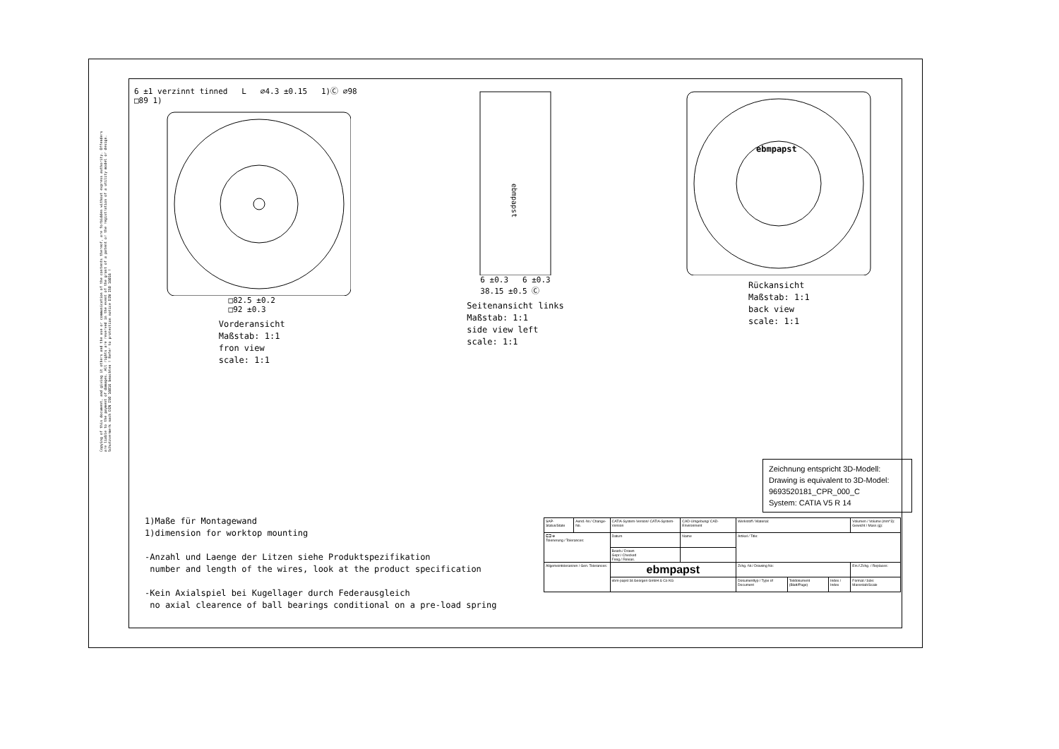Copying of this document, and giving it others and the use or communication of the contents thereof, are forbidden without express authority. Offenders are liable to the payment of damages. All rights are reserved in the event of the grant of a patent or the registration of a utility model or design. Schutzvermerk nach DIN ISO 16016 beachten ! Refer to protection notice DIN ISO 16016 !
6 ±1 verzinnt tinned L ∅4.3 ±0.15 1)Ⓒ ∅98 □89 1)
□82.5 ±0.2
□92 ±0.3
Vorderansicht
Maßstab: 1:1
fron view
scale: 1:1
ebmpapst
6 ±0.3 6 ±0.3
38.15 ±0.5 Ⓒ
Seitenansicht links
Maßstab: 1:1
side view left
scale: 1:1
ebmpapst
Rückansicht
Maßstab: 1:1
back view
scale: 1:1
Zeichnung entspricht 3D-Modell:
Drawing is equivalent to 3D-Model:
9693520181_CPR_000_C
System: CATIA V5 R 14
1)Maße für Montagewand
1)dimension for worktop mounting
-Anzahl und Laenge der Litzen siehe Produktspezifikation
number and length of the wires, look at the product specification
-Kein Axialspiel bei Kugellager durch Federausgleich
no axial clearence of ball bearings conditional on a pre-load spring
| SAP-Status/State | Aend.-Nr./ Change-No. | CATIA-System-Version/ CATIA-System-Version | CAD-Umgebung/ CAD-Environment | Werkstoff / Material: | | | Volumen / Volume (mm^3): Gewicht / Mass (g): |
| ⊏⊐ ⊕ Tolerierung / Tolerances: | | Datum | Name | Artikel / Title: | | | |
| | | Bearb./ Drawn Gepr./ Checked Freig./ Releas. | | | | | |
| Allgemeintoleranzen / Gen. Tolerances: | | ebmpapst | | Zchg.-Nr./ Drawing No: | | | Ers.f.Zchg. / Replaces: |
| | | ebm-papst St.Georgen GmbH & Co KG | | Dokumenttyp / Type of Document | Teildokument (Blatt/Page) | Index / Index | Format / Size: Massstab/Scale |